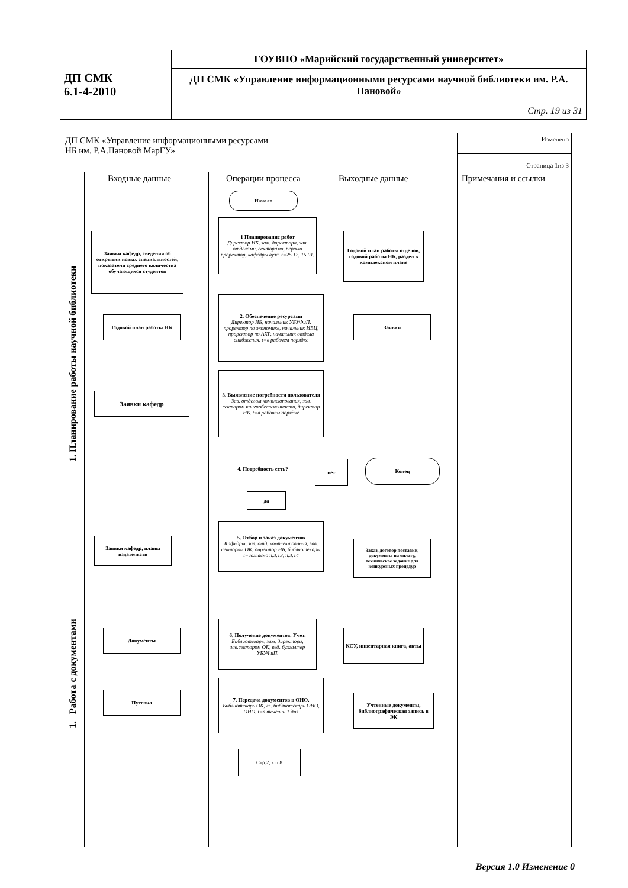| ДП СМК 6.1-4-2010 | ГОУВПО «Марийский государственный университет» |
| | ДП СМК «Управление информационными ресурсами научной библиотеки им. Р.А. Пановой» |
| | Стр. 19 из 31 |
ДП СМК «Управление информационными ресурсами
НБ им. Р.А.Пановой МарГУ»
Изменено
Страница 1из 3
Входные данные Операции процесса Выходные данные Примечания и ссылки
1. Планирование работы научной библиотеки
1. Работа с документами
Начало
1 Планирование работ
Директор НБ, зам. директора, зав. отделами, секторами, первый проректор, кафедры вуза. t=25.12, 15.01.
2. Обеспечение ресурсами
Директор НБ, начальник УБУФиП, проректор по экономике, начальник ИВЦ, проректор по АХР, начальник отдела снабжения. t=в рабочем порядке
3. Выявление потребности пользователя
Зав. отделом комплектования, зав. сектором книгообеспеченности, директор НБ. t=в рабочем порядке
4. Потребность есть?
нет Конец
да
5. Отбор и заказ документов
Кафедры, зав. отд. комплектования, зав. сектором ОК, директор НБ, библиотекарь. t=согласно п.3.13, п.3.14
6. Получение документов. Учет.
Библиотекарь, зам. директора, зав.сектором ОК, вед. бухгалтер УБУФиП.
7. Передача документов в ОНО.
Библиотекарь ОК, гл. библиотекарь ОНО, ОНО. t=в течении 1 дня
Стр.2, к п.8
Заявки кафедр, сведения об открытии новых специальностей, показатели среднего количества обучающихся студентов
Годовой план работы НБ
Заявки кафедр
Заявки кафедр, планы издательств
Документы
Путевка
Годовой план работы отделов, годовой работы НБ, раздел в комплексном плане
Заявки
Заказ, договор поставки, документы на оплату, техническое задание для конкурсных процедур
КСУ, инвентарная книга, акты
Учтенные документы, библиографическая запись в ЭК
Версия 1.0 Изменение 0